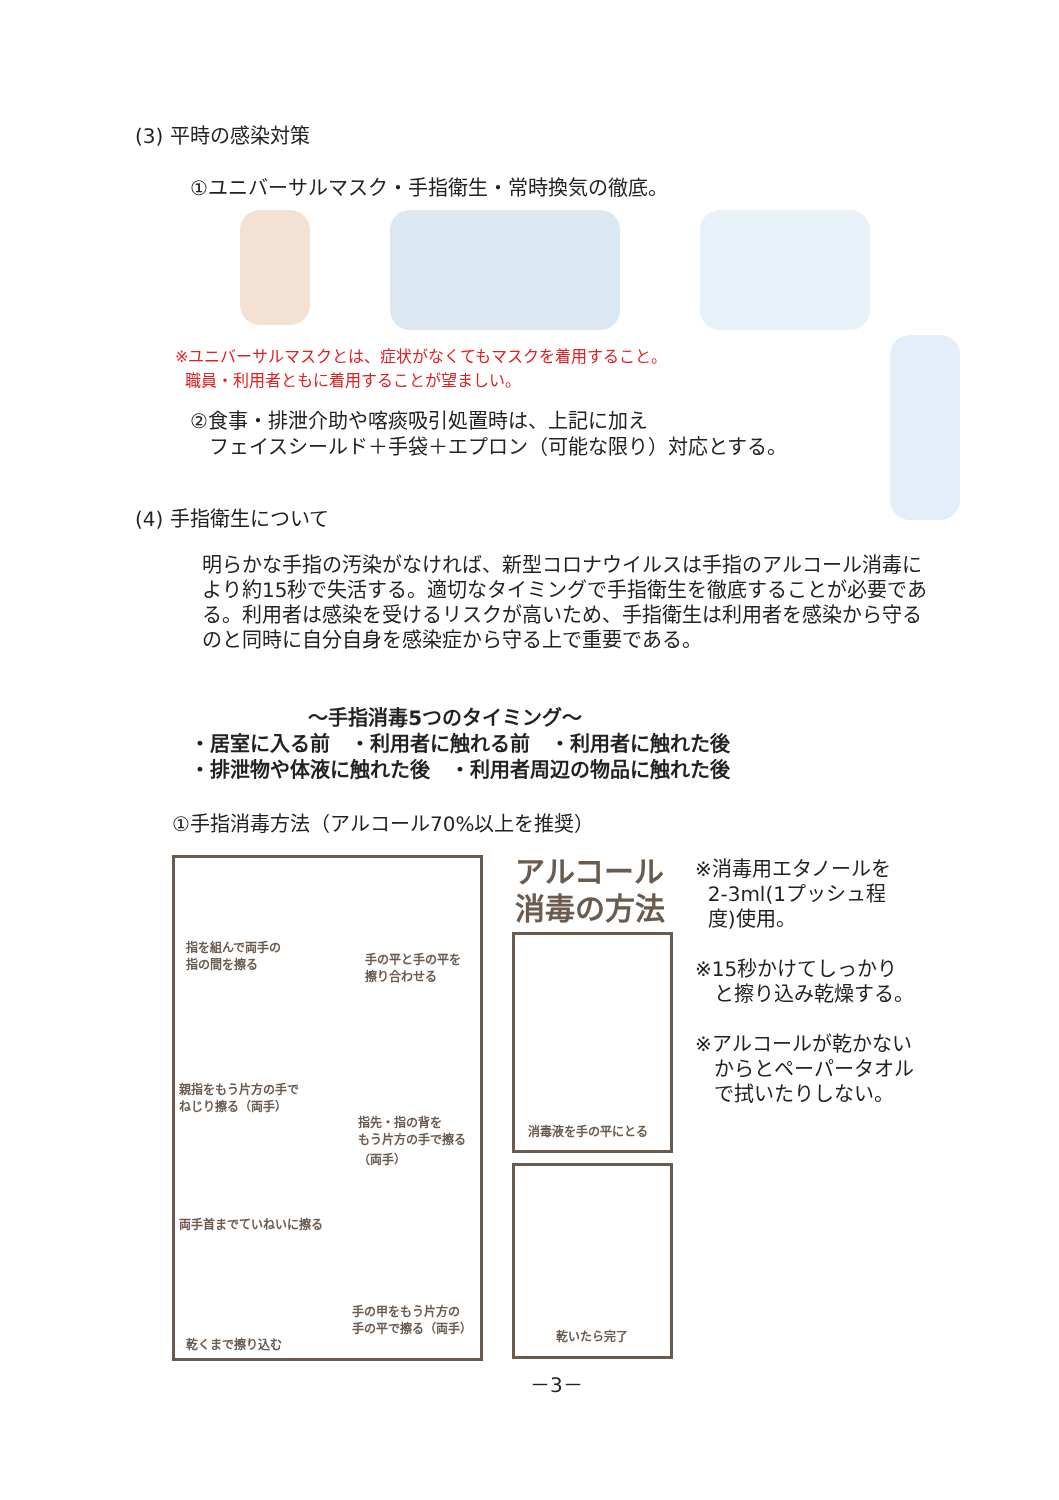(3) 平時の感染対策
①ユニバーサルマスク・手指衛生・常時換気の徹底。
※ユニバーサルマスクとは、症状がなくてもマスクを着用すること。
職員・利用者ともに着用することが望ましい。
②食事・排泄介助や喀痰吸引処置時は、上記に加え
フェイスシールド＋手袋＋エプロン（可能な限り）対応とする。
(4) 手指衛生について
明らかな手指の汚染がなければ、新型コロナウイルスは手指のアルコール消毒により約15秒で失活する。適切なタイミングで手指衛生を徹底することが必要である。利用者は感染を受けるリスクが高いため、手指衛生は利用者を感染から守るのと同時に自分自身を感染症から守る上で重要である。
～手指消毒5つのタイミング～
・居室に入る前　・利用者に触れる前　・利用者に触れた後
・排泄物や体液に触れた後　・利用者周辺の物品に触れた後
①手指消毒方法（アルコール70%以上を推奨）
指を組んで両手の
指の間を擦る 手の平と手の平を
擦り合わせる
親指をもう片方の手で
ねじり擦る（両手）
指先・指の背を
もう片方の手で擦る
（両手）
両手首までていねいに擦る
乾くまで擦り込む
手の甲をもう片方の
手の平で擦る（両手）
アルコール
消毒の方法
消毒液を手の平にとる
乾いたら完了
※消毒用エタノールを
2-3ml(1プッシュ程
度)使用。
※15秒かけてしっかり
と擦り込み乾燥する。
※アルコールが乾かない
からとペーパータオル
で拭いたりしない。
－3－